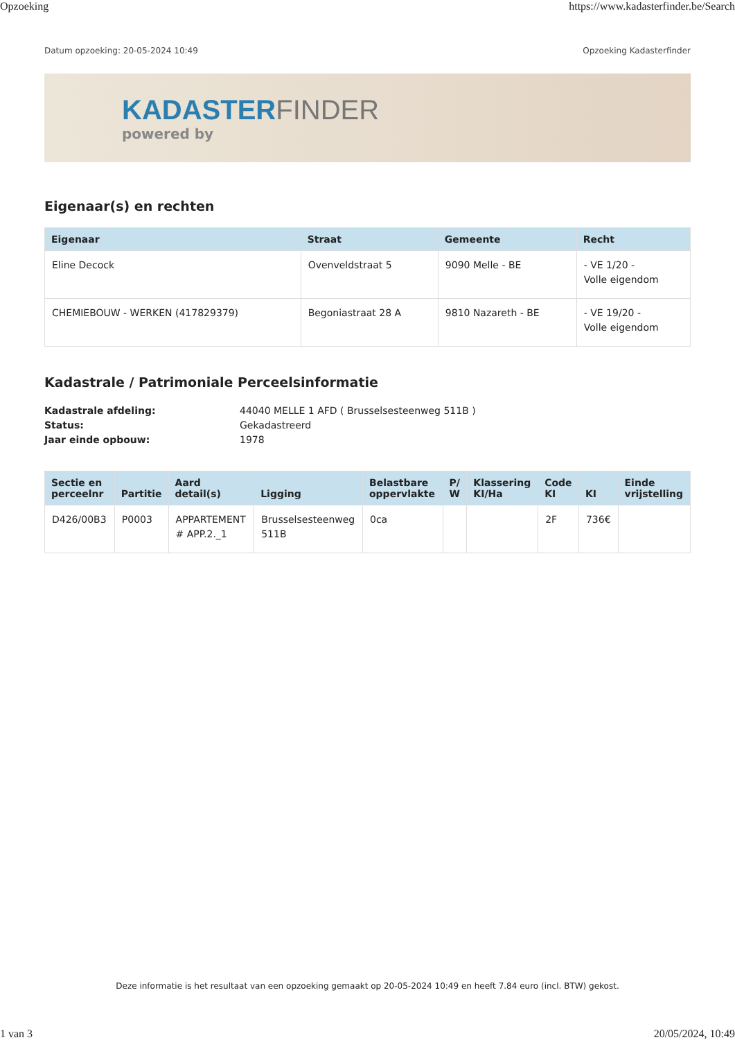Opzoeking https://www.kadasterfinder.be/Search
Datum opzoeking: 20-05-2024 10:49 Opzoeking Kadasterfinder
KADASTERFINDER
powered by
Eigenaar(s) en rechten
| Eigenaar | Straat | Gemeente | Recht |
| --- | --- | --- | --- |
| Eline Decock | Ovenveldstraat 5 | 9090 Melle - BE | - VE 1/20 - Volle eigendom |
| CHEMIEBOUW - WERKEN (417829379) | Begoniastraat 28 A | 9810 Nazareth - BE | - VE 19/20 - Volle eigendom |
Kadastrale / Patrimoniale Perceelsinformatie
Kadastrale afdeling: 44040 MELLE 1 AFD ( Brusselsesteenweg 511B ) Status: Gekadastreerd Jaar einde opbouw: 1978
| Sectie en perceelnr | Partitie | Aard detail(s) | Ligging | Belastbare oppervlakte | P/ W | Klassering KI/Ha | Code KI | KI | Einde vrijstelling |
| --- | --- | --- | --- | --- | --- | --- | --- | --- | --- |
| D426/00B3 | P0003 | APPARTEMENT # APP.2._1 | Brusselsesteenweg 511B | 0ca | | | 2F | 736€ | |
Deze informatie is het resultaat van een opzoeking gemaakt op 20-05-2024 10:49 en heeft 7.84 euro (incl. BTW) gekost.
1 van 3 20/05/2024, 10:49